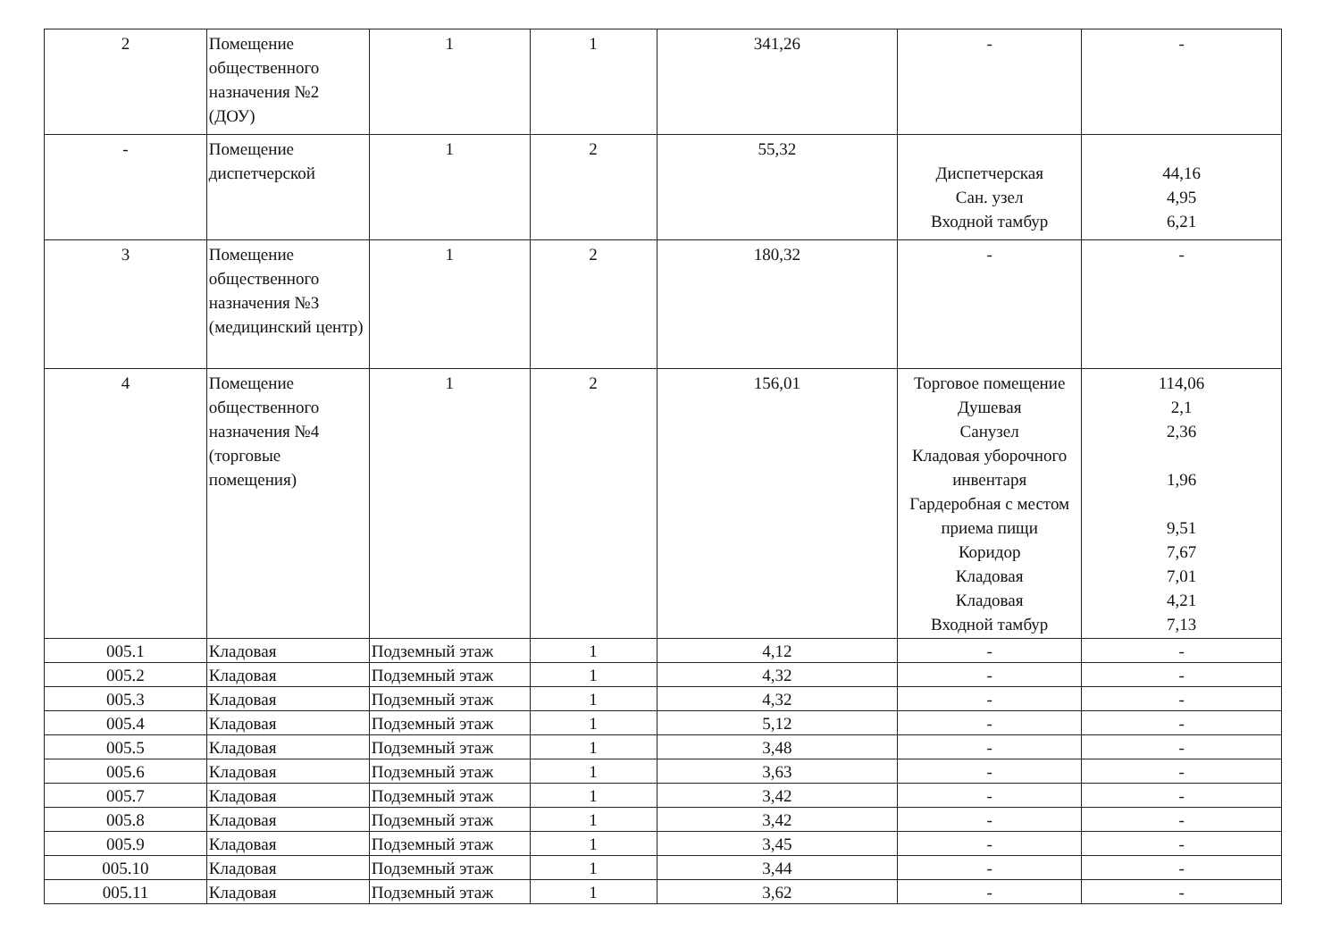| 2 | Помещение общественного назначения №2 (ДОУ) | 1 | 1 | 341,26 | - | - |
| - | Помещение диспетчерской | 1 | 2 | 55,32 | Диспетчерская Сан. узел Входной тамбур | 44,16 4,95 6,21 |
| 3 | Помещение общественного назначения №3 (медицинский центр) | 1 | 2 | 180,32 | - | - |
| 4 | Помещение общественного назначения №4 (торговые помещения) | 1 | 2 | 156,01 | Торговое помещение Душевая Санузел Кладовая уборочного инвентаря Гардеробная с местом приема пищи Коридор Кладовая Кладовая Входной тамбур | 114,06 2,1 2,36 1,96 9,51 7,67 7,01 4,21 7,13 |
| 005.1 | Кладовая | Подземный этаж | 1 | 4,12 | - | - |
| 005.2 | Кладовая | Подземный этаж | 1 | 4,32 | - | - |
| 005.3 | Кладовая | Подземный этаж | 1 | 4,32 | - | - |
| 005.4 | Кладовая | Подземный этаж | 1 | 5,12 | - | - |
| 005.5 | Кладовая | Подземный этаж | 1 | 3,48 | - | - |
| 005.6 | Кладовая | Подземный этаж | 1 | 3,63 | - | - |
| 005.7 | Кладовая | Подземный этаж | 1 | 3,42 | - | - |
| 005.8 | Кладовая | Подземный этаж | 1 | 3,42 | - | - |
| 005.9 | Кладовая | Подземный этаж | 1 | 3,45 | - | - |
| 005.10 | Кладовая | Подземный этаж | 1 | 3,44 | - | - |
| 005.11 | Кладовая | Подземный этаж | 1 | 3,62 | - | - |